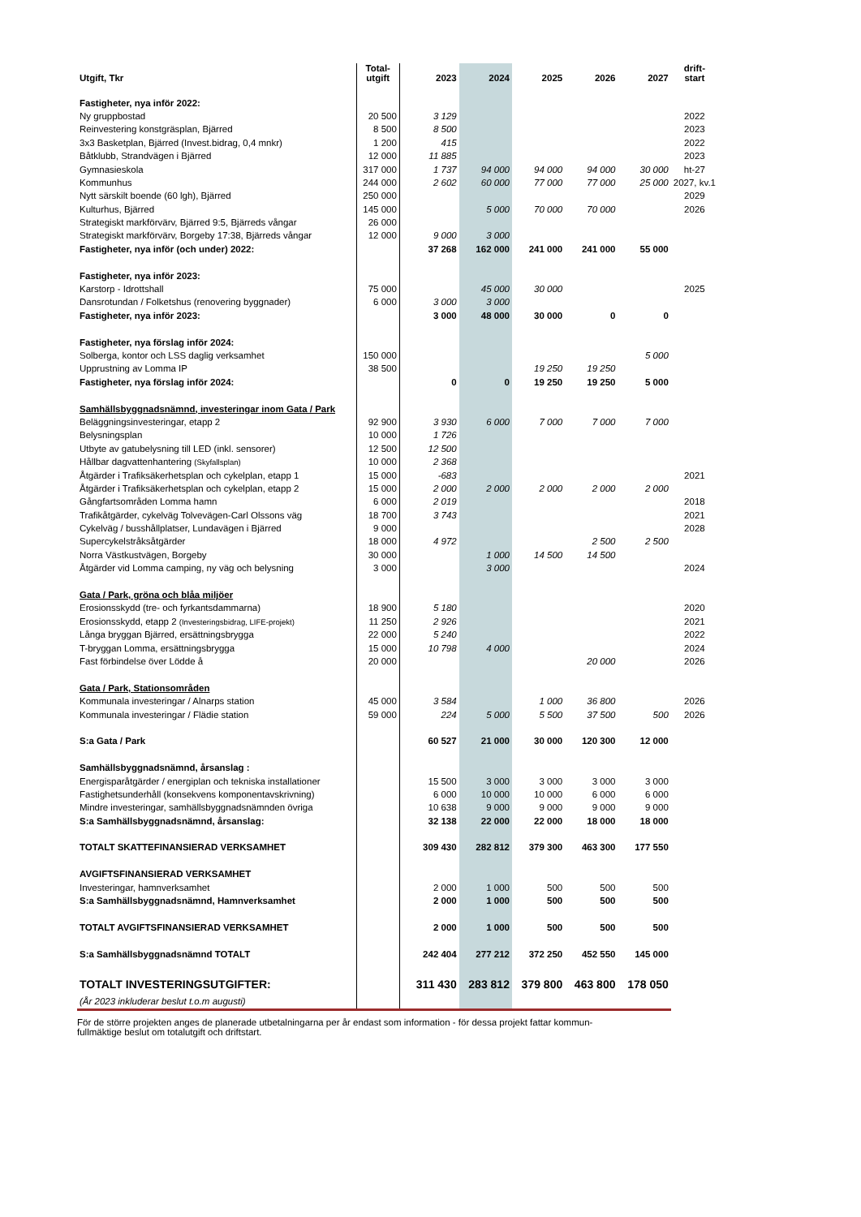| Utgift, Tkr | Total- utgift | 2023 | 2024 | 2025 | 2026 | 2027 | drift- start |
| --- | --- | --- | --- | --- | --- | --- | --- |
| Fastigheter, nya inför 2022: | | | | | | | |
| Ny gruppbostad | 20 500 | 3 129 | | | | | 2022 |
| Reinvestering konstgräsplan, Bjärred | 8 500 | 8 500 | | | | | 2023 |
| 3x3 Basketplan, Bjärred (Invest.bidrag, 0,4 mnkr) | 1 200 | 415 | | | | | 2022 |
| Båtklubb, Strandvägen i Bjärred | 12 000 | 11 885 | | | | | 2023 |
| Gymnasieskola | 317 000 | 1 737 | 94 000 | 94 000 | 94 000 | 30 000 | ht-27 |
| Kommunhus | 244 000 | 2 602 | 60 000 | 77 000 | 77 000 | 25 000 | 2027, kv.1 |
| Nytt särskilt boende (60 lgh), Bjärred | 250 000 | | | | | | 2029 |
| Kulturhus, Bjärred | 145 000 | | 5 000 | 70 000 | 70 000 | | 2026 |
| Strategiskt markförvärv, Bjärred 9:5, Bjärreds vångar | 26 000 | | | | | | |
| Strategiskt markförvärv, Borgeby 17:38, Bjärreds vångar | 12 000 | 9 000 | 3 000 | | | | |
| Fastigheter, nya inför (och under) 2022: | | 37 268 | 162 000 | 241 000 | 241 000 | 55 000 | |
| Fastigheter, nya inför 2023: | | | | | | | |
| Karstorp - Idrottshall | 75 000 | | 45 000 | 30 000 | | | 2025 |
| Dansrotundan / Folketshus (renovering byggnader) | 6 000 | 3 000 | 3 000 | | | | |
| Fastigheter, nya inför 2023: | | 3 000 | 48 000 | 30 000 | 0 | 0 | |
| Fastigheter, nya förslag inför 2024: | | | | | | | |
| Solberga, kontor och LSS daglig verksamhet | 150 000 | | | | | 5 000 | |
| Upprustning av Lomma IP | 38 500 | | | 19 250 | 19 250 | | |
| Fastigheter, nya förslag inför 2024: | | 0 | 0 | 19 250 | 19 250 | 5 000 | |
| Samhällsbyggnadsnämnd, investeringar inom Gata / Park | | | | | | | |
| Beläggningsinvesteringar, etapp 2 | 92 900 | 3 930 | 6 000 | 7 000 | 7 000 | 7 000 | |
| Belysningsplan | 10 000 | 1 726 | | | | | |
| Utbyte av gatubelysning till LED (inkl. sensorer) | 12 500 | 12 500 | | | | | |
| Hållbar dagvattenhantering (Skyfallsplan) | 10 000 | 2 368 | | | | | |
| Åtgärder i Trafiksäkerhetsplan och cykelplan, etapp 1 | 15 000 | -683 | | | | | 2021 |
| Åtgärder i Trafiksäkerhetsplan och cykelplan, etapp 2 | 15 000 | 2 000 | 2 000 | 2 000 | 2 000 | 2 000 | |
| Gångfartsområden Lomma hamn | 6 000 | 2 019 | | | | | 2018 |
| Trafikåtgärder, cykelväg Tolvevägen-Carl Olssons väg | 18 700 | 3 743 | | | | | 2021 |
| Cykelväg / busshållplatser, Lundavägen i Bjärred | 9 000 | | | | | | 2028 |
| Supercykelstråksåtgärder | 18 000 | 4 972 | | | 2 500 | 2 500 | |
| Norra Västkustvägen, Borgeby | 30 000 | | 1 000 | 14 500 | 14 500 | | |
| Åtgärder vid Lomma camping, ny väg och belysning | 3 000 | | 3 000 | | | | 2024 |
| Gata / Park, gröna och blåa miljöer | | | | | | | |
| Erosionsskydd (tre- och fyrkantsdammarna) | 18 900 | 5 180 | | | | | 2020 |
| Erosionsskydd, etapp 2 (Investeringsbidrag, LIFE-projekt) | 11 250 | 2 926 | | | | | 2021 |
| Långa bryggan Bjärred, ersättningsbrygga | 22 000 | 5 240 | | | | | 2022 |
| T-bryggan Lomma, ersättningsbrygga | 15 000 | 10 798 | 4 000 | | | | 2024 |
| Fast förbindelse över Lödde å | 20 000 | | | | 20 000 | | 2026 |
| Gata / Park, Stationsområden | | | | | | | |
| Kommunala investeringar / Alnarps station | 45 000 | 3 584 | | 1 000 | 36 800 | | 2026 |
| Kommunala investeringar / Flädie station | 59 000 | 224 | 5 000 | 5 500 | 37 500 | 500 | 2026 |
| S:a Gata / Park | | 60 527 | 21 000 | 30 000 | 120 300 | 12 000 | |
| Samhällsbyggnadsnämnd, årsanslag : | | | | | | | |
| Energisparåtgärder / energiplan och tekniska installationer | | 15 500 | 3 000 | 3 000 | 3 000 | 3 000 | |
| Fastighetsunderhåll (konsekvens komponentavskrivning) | | 6 000 | 10 000 | 10 000 | 6 000 | 6 000 | |
| Mindre investeringar, samhällsbyggnadsnämnden övriga | | 10 638 | 9 000 | 9 000 | 9 000 | 9 000 | |
| S:a Samhällsbyggnadsnämnd, årsanslag: | | 32 138 | 22 000 | 22 000 | 18 000 | 18 000 | |
| TOTALT SKATTEFINANSIERAD VERKSAMHET | | 309 430 | 282 812 | 379 300 | 463 300 | 177 550 | |
| AVGIFTSFINANSIERAD VERKSAMHET | | | | | | | |
| Investeringar, hamnverksamhet | | 2 000 | 1 000 | 500 | 500 | 500 | |
| S:a Samhällsbyggnadsnämnd, Hamnverksamhet | | 2 000 | 1 000 | 500 | 500 | 500 | |
| TOTALT AVGIFTSFINANSIERAD VERKSAMHET | | 2 000 | 1 000 | 500 | 500 | 500 | |
| S:a Samhällsbyggnadsnämnd TOTALT | | 242 404 | 277 212 | 372 250 | 452 550 | 145 000 | |
| TOTALT INVESTERINGSUTGIFTER: | | 311 430 | 283 812 | 379 800 | 463 800 | 178 050 | |
| (År 2023 inkluderar beslut t.o.m augusti) | | | | | | | |
För de större projekten anges de planerade utbetalningarna per år endast som information - för dessa projekt fattar kommun-
fullmäktige beslut om totalutgift och driftstart.